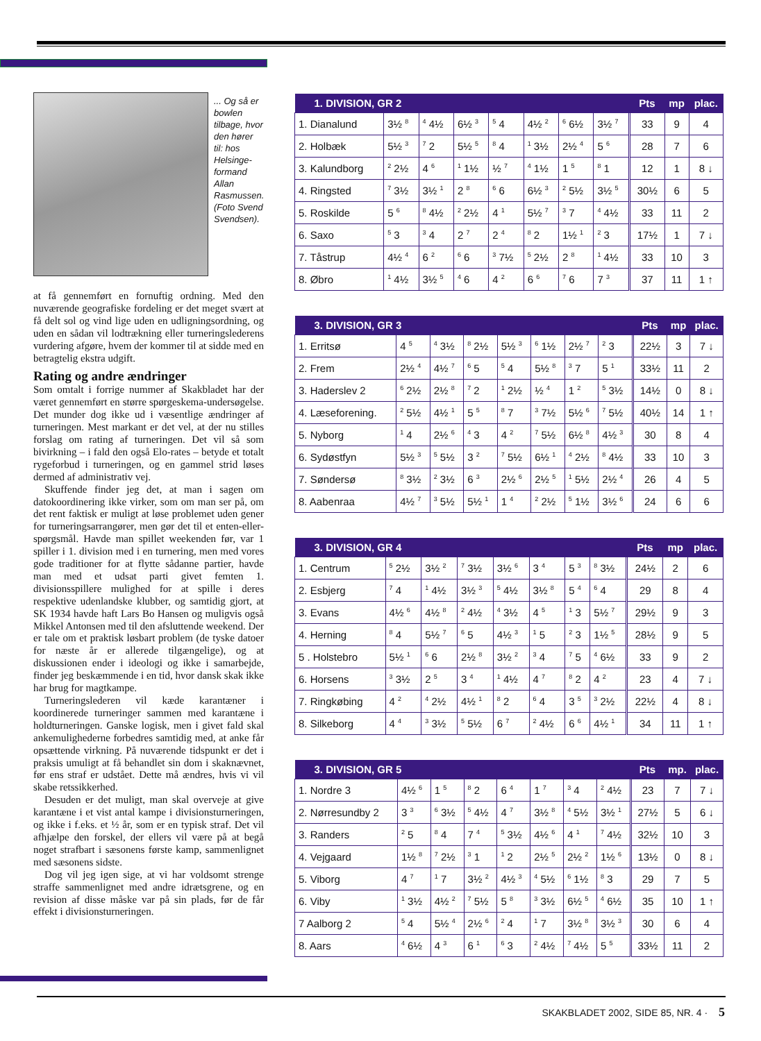... Og så er bowlen tilbage, hvor den hører til: hos Helsinge-formand Allan Rasmussen. (Foto Svend Svendsen).
at få gennemført en fornuftig ordning. Med den nuværende geografiske fordeling er det meget svært at få delt sol og vind lige uden en udligningsordning, og uden en sådan vil lodtrækning eller turneringslederens vurdering afgøre, hvem der kommer til at sidde med en betragtelig ekstra udgift.
Rating og andre ændringer
Som omtalt i forrige nummer af Skakbladet har der været gennemført en større spørgeskema-undersøgelse. Det munder dog ikke ud i væsentlige ændringer af turneringen. Mest markant er det vel, at der nu stilles forslag om rating af turneringen. Det vil så som bivirkning – i fald den også Elo-rates – betyde et totalt rygeforbud i turneringen, og en gammel strid løses dermed af administrativ vej.
Skuffende finder jeg det, at man i sagen om datokoordinering ikke virker, som om man ser på, om det rent faktisk er muligt at løse problemet uden gener for turneringsarrangører, men gør det til et enten-eller-spørgsmål. Havde man spillet weekenden før, var 1 spiller i 1. division med i en turnering, men med vores gode traditioner for at flytte sådanne partier, havde man med et udsat parti givet femten 1. divisionsspillere mulighed for at spille i deres respektive udenlandske klubber, og samtidig gjort, at SK 1934 havde haft Lars Bo Hansen og muligvis også Mikkel Antonsen med til den afsluttende weekend. Der er tale om et praktisk løsbart problem (de tyske datoer for næste år er allerede tilgængelige), og at diskussionen ender i ideologi og ikke i samarbejde, finder jeg beskæmmende i en tid, hvor dansk skak ikke har brug for magtkampe.
Turneringslederen vil kæde karantæner i koordinerede turneringer sammen med karantæne i holdturneringen. Ganske logisk, men i givet fald skal ankemulighederne forbedres samtidig med, at anke får opsættende virkning. På nuværende tidspunkt er det i praksis umuligt at få behandlet sin dom i skaknævnet, før ens straf er udstået. Dette må ændres, hvis vi vil skabe retssikkerhed.
Desuden er det muligt, man skal overveje at give karantæne i et vist antal kampe i divisionsturneringen, og ikke i f.eks. et ½ år, som er en typisk straf. Det vil afhjælpe den forskel, der ellers vil være på at begå noget strafbart i sæsonens første kamp, sammenlignet med sæsonens sidste.
Dog vil jeg igen sige, at vi har voldsomt strenge straffe sammenlignet med andre idrætsgrene, og en revision af disse måske var på sin plads, før de får effekt i divisionsturneringen.
| 1. DIVISION, GR 2 | | | | | | | | Pts | mp | plac. |
| --- | --- | --- | --- | --- | --- | --- | --- | --- | --- | --- |
| 1. Dianalund | 3½ <sup>8</sup> | <sup>4</sup> 4½ | 6½ <sup>3</sup> | <sup>5</sup> 4 | 4½ <sup>2</sup> | <sup>6</sup> 6½ | 3½ <sup>7</sup> | 33 | 9 | 4 |
| 2. Holbæk | 5½ <sup>3</sup> | <sup>7</sup> 2 | 5½ <sup>5</sup> | <sup>8</sup> 4 | <sup>1</sup> 3½ | 2½ <sup>4</sup> | 5 <sup>6</sup> | 28 | 7 | 6 |
| 3. Kalundborg | <sup>2</sup> 2½ | 4 <sup>6</sup> | <sup>1</sup> 1½ | ½ <sup>7</sup> | <sup>4</sup> 1½ | 1 <sup>5</sup> | <sup>8</sup> 1 | 12 | 1 | 8 ↓ |
| 4. Ringsted | <sup>7</sup> 3½ | 3½ <sup>1</sup> | 2 <sup>8</sup> | <sup>6</sup> 6 | 6½ <sup>3</sup> | <sup>2</sup> 5½ | 3½ <sup>5</sup> | 30½ | 6 | 5 |
| 5. Roskilde | 5 <sup>6</sup> | <sup>8</sup> 4½ | <sup>2</sup> 2½ | 4 <sup>1</sup> | 5½ <sup>7</sup> | <sup>3</sup> 7 | <sup>4</sup> 4½ | 33 | 11 | 2 |
| 6. Saxo | <sup>5</sup> 3 | <sup>3</sup> 4 | 2 <sup>7</sup> | 2 <sup>4</sup> | <sup>8</sup> 2 | 1½ <sup>1</sup> | <sup>2</sup> 3 | 17½ | 1 | 7 ↓ |
| 7. Tåstrup | 4½ <sup>4</sup> | 6 <sup>2</sup> | <sup>6</sup> 6 | <sup>3</sup> 7½ | <sup>5</sup> 2½ | 2 <sup>8</sup> | <sup>1</sup> 4½ | 33 | 10 | 3 |
| 8. Øbro | <sup>1</sup> 4½ | 3½ <sup>5</sup> | <sup>4</sup> 6 | 4 <sup>2</sup> | 6 <sup>6</sup> | <sup>7</sup> 6 | 7 <sup>3</sup> | 37 | 11 | 1 ↑ |
| 3. DIVISION, GR 3 | | | | | | | | Pts | mp | plac. |
| --- | --- | --- | --- | --- | --- | --- | --- | --- | --- | --- |
| 1. Erritsø | 4 <sup>5</sup> | <sup>4</sup> 3½ | <sup>8</sup> 2½ | 5½ <sup>3</sup> | <sup>6</sup> 1½ | 2½ <sup>7</sup> | <sup>2</sup> 3 | 22½ | 3 | 7 ↓ |
| 2. Frem | 2½ <sup>4</sup> | 4½ <sup>7</sup> | <sup>6</sup> 5 | <sup>5</sup> 4 | 5½ <sup>8</sup> | <sup>3</sup> 7 | 5 <sup>1</sup> | 33½ | 11 | 2 |
| 3. Haderslev 2 | <sup>6</sup> 2½ | 2½ <sup>8</sup> | <sup>7</sup> 2 | <sup>1</sup> 2½ | ½ <sup>4</sup> | 1 <sup>2</sup> | <sup>5</sup> 3½ | 14½ | 0 | 8 ↓ |
| 4. Læseforening. | <sup>2</sup> 5½ | 4½ <sup>1</sup> | 5 <sup>5</sup> | <sup>8</sup> 7 | <sup>3</sup> 7½ | 5½ <sup>6</sup> | <sup>7</sup> 5½ | 40½ | 14 | 1 ↑ |
| 5. Nyborg | <sup>1</sup> 4 | 2½ <sup>6</sup> | <sup>4</sup> 3 | 4 <sup>2</sup> | <sup>7</sup> 5½ | 6½ <sup>8</sup> | 4½ <sup>3</sup> | 30 | 8 | 4 |
| 6. Sydøstfyn | 5½ <sup>3</sup> | <sup>5</sup> 5½ | 3 <sup>2</sup> | <sup>7</sup> 5½ | 6½ <sup>1</sup> | <sup>4</sup> 2½ | <sup>8</sup> 4½ | 33 | 10 | 3 |
| 7. Søndersø | <sup>8</sup> 3½ | <sup>2</sup> 3½ | 6 <sup>3</sup> | 2½ <sup>6</sup> | 2½ <sup>5</sup> | <sup>1</sup> 5½ | 2½ <sup>4</sup> | 26 | 4 | 5 |
| 8. Aabenraa | 4½ <sup>7</sup> | <sup>3</sup> 5½ | 5½ <sup>1</sup> | 1 <sup>4</sup> | <sup>2</sup> 2½ | <sup>5</sup> 1½ | 3½ <sup>6</sup> | 24 | 6 | 6 |
| 3. DIVISION, GR 4 | | | | | | | | Pts | mp | plac. |
| --- | --- | --- | --- | --- | --- | --- | --- | --- | --- | --- |
| 1. Centrum | <sup>5</sup> 2½ | 3½ <sup>2</sup> | <sup>7</sup> 3½ | 3½ <sup>6</sup> | 3 <sup>4</sup> | 5 <sup>3</sup> | <sup>8</sup> 3½ | 24½ | 2 | 6 |
| 2. Esbjerg | <sup>7</sup> 4 | <sup>1</sup> 4½ | 3½ <sup>3</sup> | <sup>5</sup> 4½ | 3½ <sup>8</sup> | 5 <sup>4</sup> | <sup>6</sup> 4 | 29 | 8 | 4 |
| 3. Evans | 4½ <sup>6</sup> | 4½ <sup>8</sup> | <sup>2</sup> 4½ | <sup>4</sup> 3½ | 4 <sup>5</sup> | <sup>1</sup> 3 | 5½ <sup>7</sup> | 29½ | 9 | 3 |
| 4. Herning | <sup>8</sup> 4 | 5½ <sup>7</sup> | <sup>6</sup> 5 | 4½ <sup>3</sup> | <sup>1</sup> 5 | <sup>2</sup> 3 | 1½ <sup>5</sup> | 28½ | 9 | 5 |
| 5 . Holstebro | 5½ <sup>1</sup> | <sup>6</sup> 6 | 2½ <sup>8</sup> | 3½ <sup>2</sup> | <sup>3</sup> 4 | <sup>7</sup> 5 | <sup>4</sup> 6½ | 33 | 9 | 2 |
| 6. Horsens | <sup>3</sup> 3½ | 2 <sup>5</sup> | 3 <sup>4</sup> | <sup>1</sup> 4½ | 4 <sup>7</sup> | <sup>8</sup> 2 | 4 <sup>2</sup> | 23 | 4 | 7 ↓ |
| 7. Ringkøbing | 4 <sup>2</sup> | <sup>4</sup> 2½ | 4½ <sup>1</sup> | <sup>8</sup> 2 | <sup>6</sup> 4 | 3 <sup>5</sup> | <sup>3</sup> 2½ | 22½ | 4 | 8 ↓ |
| 8. Silkeborg | 4 <sup>4</sup> | <sup>3</sup> 3½ | <sup>5</sup> 5½ | 6 <sup>7</sup> | <sup>2</sup> 4½ | 6 <sup>6</sup> | 4½ <sup>1</sup> | 34 | 11 | 1 ↑ |
| 3. DIVISION, GR 5 | | | | | | | | Pts | mp. | plac. |
| --- | --- | --- | --- | --- | --- | --- | --- | --- | --- | --- |
| 1. Nordre 3 | 4½ <sup>6</sup> | 1 <sup>5</sup> | <sup>8</sup> 2 | 6 <sup>4</sup> | 1 <sup>7</sup> | <sup>3</sup> 4 | <sup>2</sup> 4½ | 23 | 7 | 7 ↓ |
| 2. Nørresundby 2 | 3 <sup>3</sup> | <sup>6</sup> 3½ | <sup>5</sup> 4½ | 4 <sup>7</sup> | 3½ <sup>8</sup> | <sup>4</sup> 5½ | 3½ <sup>1</sup> | 27½ | 5 | 6 ↓ |
| 3. Randers | <sup>2</sup> 5 | <sup>8</sup> 4 | 7 <sup>4</sup> | <sup>5</sup> 3½ | 4½ <sup>6</sup> | 4 <sup>1</sup> | <sup>7</sup> 4½ | 32½ | 10 | 3 |
| 4. Vejgaard | 1½ <sup>8</sup> | <sup>7</sup> 2½ | <sup>3</sup> 1 | <sup>1</sup> 2 | 2½ <sup>5</sup> | 2½ <sup>2</sup> | 1½ <sup>6</sup> | 13½ | 0 | 8 ↓ |
| 5. Viborg | 4 <sup>7</sup> | <sup>1</sup> 7 | 3½ <sup>2</sup> | 4½ <sup>3</sup> | <sup>4</sup> 5½ | <sup>6</sup> 1½ | <sup>8</sup> 3 | 29 | 7 | 5 |
| 6. Viby | <sup>1</sup> 3½ | 4½ <sup>2</sup> | <sup>7</sup> 5½ | 5 <sup>8</sup> | <sup>3</sup> 3½ | 6½ <sup>5</sup> | <sup>4</sup> 6½ | 35 | 10 | 1 ↑ |
| 7 Aalborg 2 | <sup>5</sup> 4 | 5½ <sup>4</sup> | 2½ <sup>6</sup> | <sup>2</sup> 4 | <sup>1</sup> 7 | 3½ <sup>8</sup> | 3½ <sup>3</sup> | 30 | 6 | 4 |
| 8. Aars | <sup>4</sup> 6½ | 4 <sup>3</sup> | 6 <sup>1</sup> | <sup>6</sup> 3 | <sup>2</sup> 4½ | <sup>7</sup> 4½ | 5 <sup>5</sup> | 33½ | 11 | 2 |
SKAKBLADET 2002, SIDE 85, NR. 4 · 5